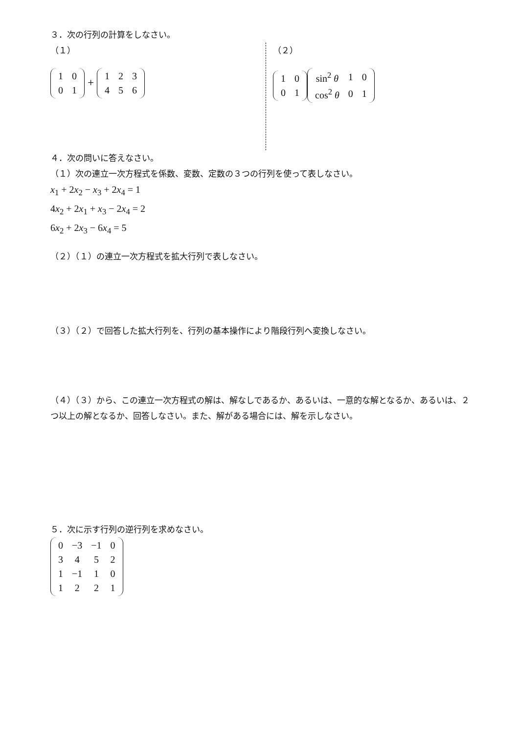３．次の行列の計算をしなさい。
（１）
| 1 | 0 |
| 0 | 1 |
+
| 1 | 2 | 3 |
| 4 | 5 | 6 |
（２）
| 1 | 0 |
| 0 | 1 |
| sin<sup>2</sup> θ | 1 | 0 |
| cos<sup>2</sup> θ | 0 | 1 |
４．次の問いに答えなさい。
（１）次の連立一次方程式を係数、変数、定数の３つの行列を使って表しなさい。
x<sub>1</sub> + 2x<sub>2</sub> − x<sub>3</sub> + 2x<sub>4</sub> = 1
4x<sub>2</sub> + 2x<sub>1</sub> + x<sub>3</sub> − 2x<sub>4</sub> = 2
6x<sub>2</sub> + 2x<sub>3</sub> − 6x<sub>4</sub> = 5
（２）（１）の連立一次方程式を拡大行列で表しなさい。
（３）（２）で回答した拡大行列を、行列の基本操作により階段行列へ変換しなさい。
（４）（３）から、この連立一次方程式の解は、解なしであるか、あるいは、一意的な解となるか、あるいは、２つ以上の解となるか、回答しなさい。また、解がある場合には、解を示しなさい。
５．次に示す行列の逆行列を求めなさい。
| 0 | −3 | −1 | 0 |
| 3 | 4 | 5 | 2 |
| 1 | −1 | 1 | 0 |
| 1 | 2 | 2 | 1 |